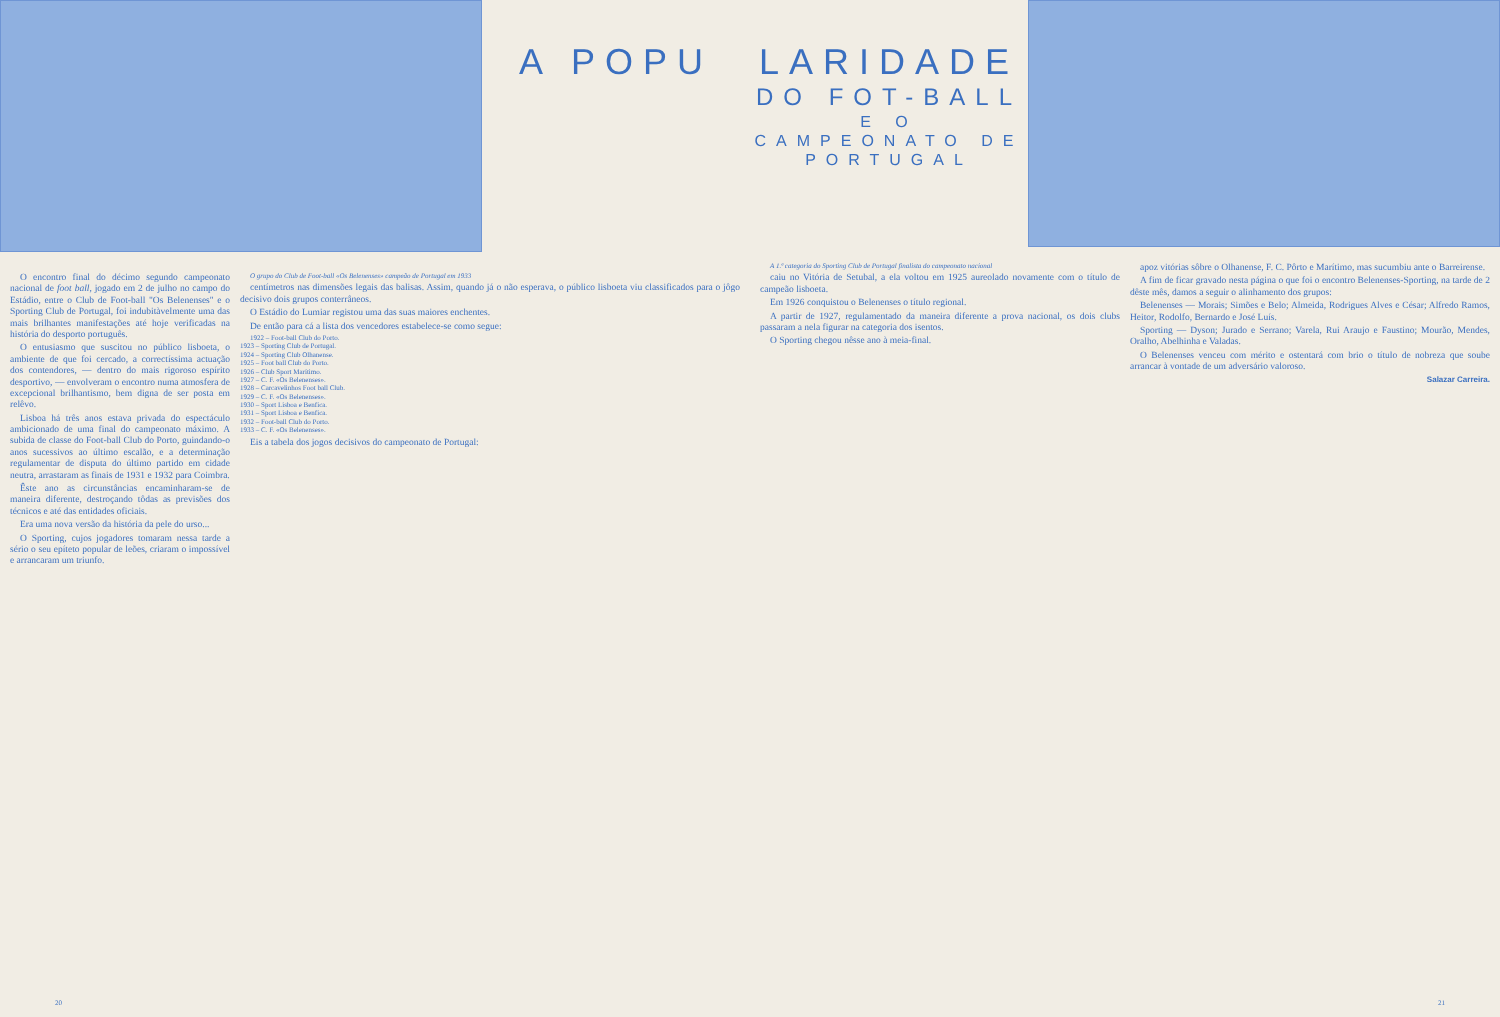A POPU
O encontro final do décimo segundo campeonato nacional de foot ball, jogado em 2 de julho no campo do Estádio, entre o Club de Foot-ball "Os Belenenses" e o Sporting Club de Portugal, foi indubitàvelmente uma das mais brilhantes manifestações até hoje verificadas na história do desporto português.
O entusiasmo que suscitou no público lisboeta, o ambiente de que foi cercado, a correctíssima actuação dos contendores, — dentro do mais rigoroso espírito desportivo, — envolveram o encontro numa atmosfera de excepcional brilhantismo, bem digna de ser posta em relêvo.
Lisboa há três anos estava privada do espectáculo ambicionado de uma final do campeonato máximo. A subida de classe do Foot-ball Club do Porto, guindando-o anos sucessivos ao último escalão, e a determinação regulamentar de disputa do último partido em cidade neutra, arrastaram as finais de 1931 e 1932 para Coimbra.
Êste ano as circunstâncias encaminharam-se de maneira diferente, destroçando tôdas as previsões dos técnicos e até das entidades oficiais.
Era uma nova versão da história da pele do urso...
O Sporting, cujos jogadores tomaram nessa tarde a sério o seu epíteto popular de leões, criaram o impossível e arrancaram um triunfo.
O grupo do Club de Foot-ball «Os Belenenses» campeão de Portugal em 1933
centímetros nas dimensões legais das balisas. Assim, quando já o não esperava, o público lisboeta viu classificados para o jôgo decisivo dois grupos conterrâneos.
O Estádio do Lumiar registou uma das suas maiores enchentes.
De então para cá a lista dos vencedores estabelece-se como segue:
1922 – Foot-ball Club do Porto.
1923 – Sporting Club de Portugal.
1924 – Sporting Club Olhanense.
1925 – Foot ball Club do Porto.
1926 – Club Sport Marítimo.
1927 – C. F. «Os Belenenses».
1928 – Carcavelinhos Foot ball Club.
1929 – C. F. «Os Belenenses».
1930 – Sport Lisboa e Benfica.
1931 – Sport Lisboa e Benfica.
1932 – Foot-ball Club do Porto.
1933 – C. F. «Os Belenenses».
Eis a tabela dos jogos decisivos do campeonato de Portugal:
20
LARIDADE
DO FOT-BALL
E O CAMPEONATO DE PORTUGAL
A 1.ª categoria do Sporting Club de Portugal finalista do campeonato nacional
caiu no Vitória de Setubal, a ela voltou em 1925 aureolado novamente com o título de campeão lisboeta.
Em 1926 conquistou o Belenenses o título regional.
A partir de 1927, regulamentado da maneira diferente a prova nacional, os dois clubs passaram a nela figurar na categoria dos isentos.
O Sporting chegou nêsse ano à meia-final.
apoz vitórias sôbre o Olhanense, F. C. Pôrto e Marítimo, mas sucumbiu ante o Barreirense.
A fim de ficar gravado nesta página o que foi o encontro Belenenses-Sporting, na tarde de 2 dêste mês, damos a seguir o alinhamento dos grupos:
Belenenses — Morais; Simões e Belo; Almeida, Rodrigues Alves e César; Alfredo Ramos, Heitor, Rodolfo, Bernardo e José Luís.
Sporting — Dyson; Jurado e Serrano; Varela, Rui Araujo e Faustino; Mourão, Mendes, Oralho, Abelhinha e Valadas.
O Belenenses venceu com mérito e ostentará com brio o título de nobreza que soube arrancar à vontade de um adversário valoroso.
Salazar Carreira.
21